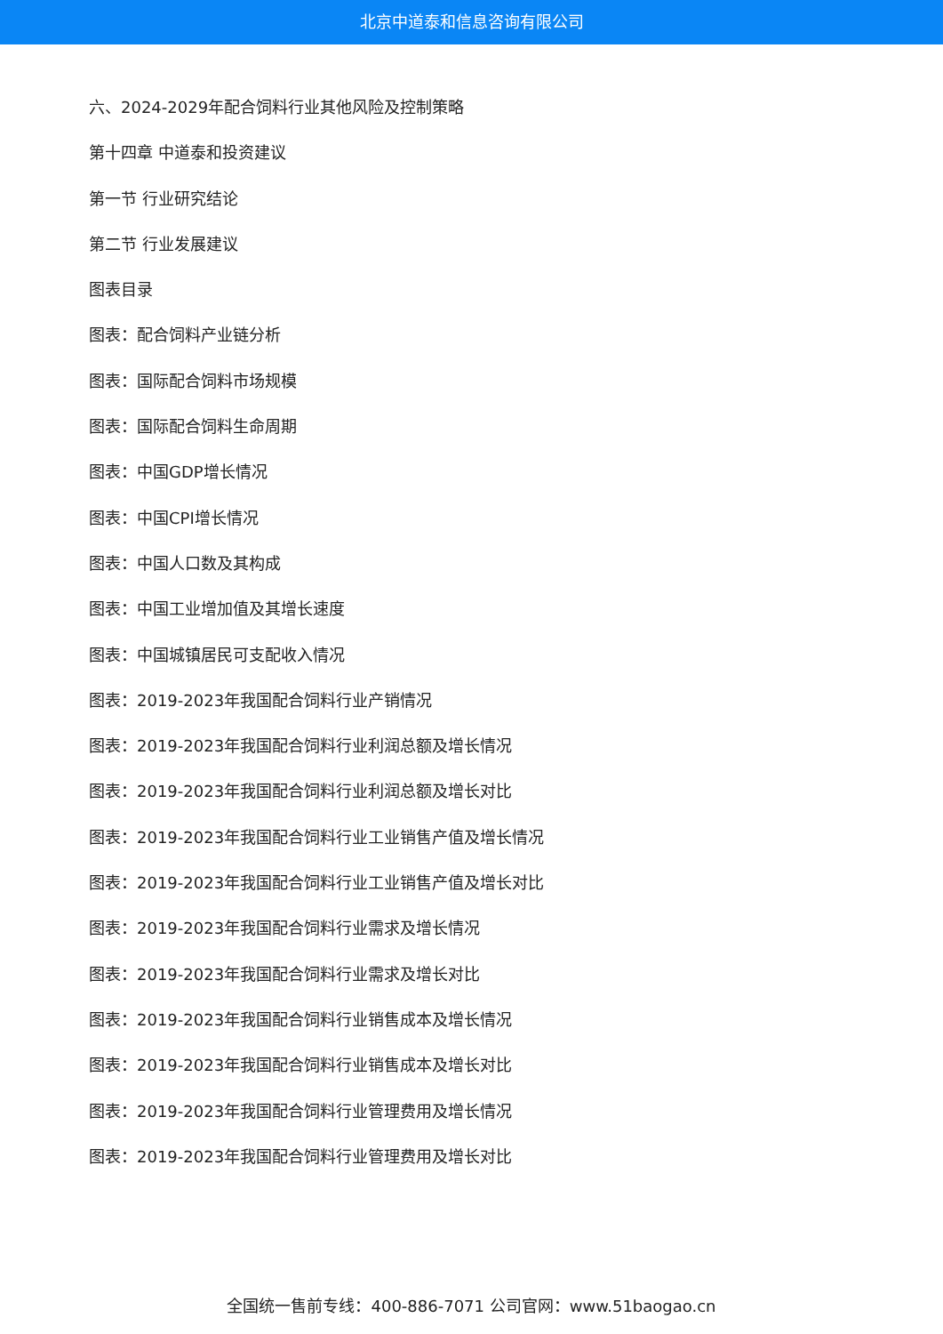北京中道泰和信息咨询有限公司
六、2024-2029年配合饲料行业其他风险及控制策略
第十四章 中道泰和投资建议
第一节 行业研究结论
第二节 行业发展建议
图表目录
图表：配合饲料产业链分析
图表：国际配合饲料市场规模
图表：国际配合饲料生命周期
图表：中国GDP增长情况
图表：中国CPI增长情况
图表：中国人口数及其构成
图表：中国工业增加值及其增长速度
图表：中国城镇居民可支配收入情况
图表：2019-2023年我国配合饲料行业产销情况
图表：2019-2023年我国配合饲料行业利润总额及增长情况
图表：2019-2023年我国配合饲料行业利润总额及增长对比
图表：2019-2023年我国配合饲料行业工业销售产值及增长情况
图表：2019-2023年我国配合饲料行业工业销售产值及增长对比
图表：2019-2023年我国配合饲料行业需求及增长情况
图表：2019-2023年我国配合饲料行业需求及增长对比
图表：2019-2023年我国配合饲料行业销售成本及增长情况
图表：2019-2023年我国配合饲料行业销售成本及增长对比
图表：2019-2023年我国配合饲料行业管理费用及增长情况
图表：2019-2023年我国配合饲料行业管理费用及增长对比
全国统一售前专线：400-886-7071 公司官网：www.51baogao.cn